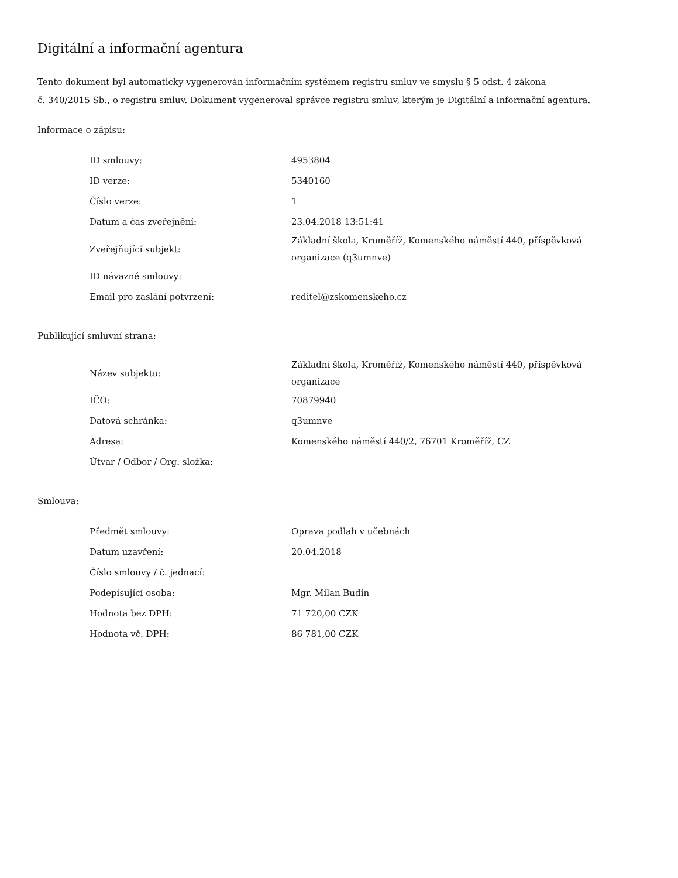Digitální a informační agentura
Tento dokument byl automaticky vygenerován informačním systémem registru smluv ve smyslu § 5 odst. 4 zákona
č. 340/2015 Sb., o registru smluv. Dokument vygeneroval správce registru smluv, kterým je Digitální a informační agentura.
Informace o zápisu:
| ID smlouvy: | 4953804 |
| ID verze: | 5340160 |
| Číslo verze: | 1 |
| Datum a čas zveřejnění: | 23.04.2018 13:51:41 |
| Zveřejňující subjekt: | Základní škola, Kroměříž, Komenského náměstí 440, příspěvková organizace (q3umnve) |
| ID návazné smlouvy: | |
| Email pro zaslání potvrzení: | reditel@zskomenskeho.cz |
Publikující smluvní strana:
| Název subjektu: | Základní škola, Kroměříž, Komenského náměstí 440, příspěvková organizace |
| IČO: | 70879940 |
| Datová schránka: | q3umnve |
| Adresa: | Komenského náměstí 440/2, 76701 Kroměříž, CZ |
| Útvar / Odbor / Org. složka: | |
Smlouva:
| Předmět smlouvy: | Oprava podlah v učebnách |
| Datum uzavření: | 20.04.2018 |
| Číslo smlouvy / č. jednací: | |
| Podepisující osoba: | Mgr. Milan Budín |
| Hodnota bez DPH: | 71 720,00 CZK |
| Hodnota vč. DPH: | 86 781,00 CZK |